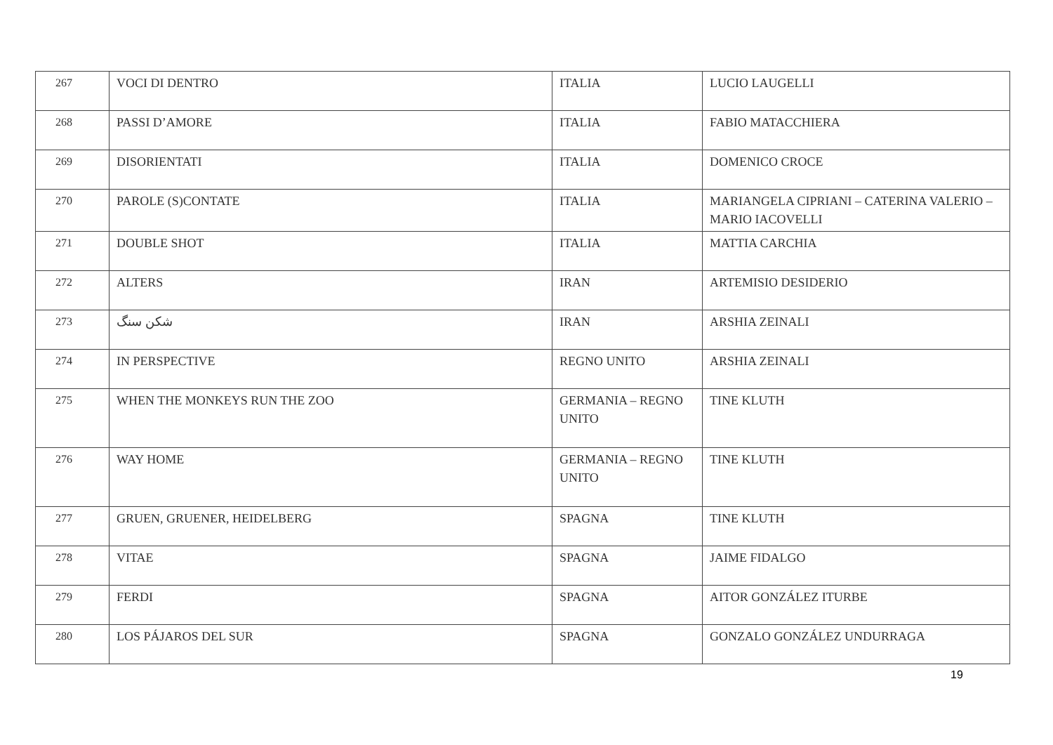| 267 | VOCI DI DENTRO | ITALIA | LUCIO LAUGELLI |
| 268 | PASSI D’AMORE | ITALIA | FABIO MATACCHIERA |
| 269 | DISORIENTATI | ITALIA | DOMENICO CROCE |
| 270 | PAROLE (S)CONTATE | ITALIA | MARIANGELA CIPRIANI – CATERINA VALERIO – MARIO IACOVELLI |
| 271 | DOUBLE SHOT | ITALIA | MATTIA CARCHIA |
| 272 | ALTERS | IRAN | ARTEMISIO DESIDERIO |
| 273 | شکن سنگ | IRAN | ARSHIA ZEINALI |
| 274 | IN PERSPECTIVE | REGNO UNITO | ARSHIA ZEINALI |
| 275 | WHEN THE MONKEYS RUN THE ZOO | GERMANIA – REGNO UNITO | TINE KLUTH |
| 276 | WAY HOME | GERMANIA – REGNO UNITO | TINE KLUTH |
| 277 | GRUEN, GRUENER, HEIDELBERG | SPAGNA | TINE KLUTH |
| 278 | VITAE | SPAGNA | JAIME FIDALGO |
| 279 | FERDI | SPAGNA | AITOR GONZÁLEZ ITURBE |
| 280 | LOS PÁJAROS DEL SUR | SPAGNA | GONZALO GONZÁLEZ UNDURRAGA |
19